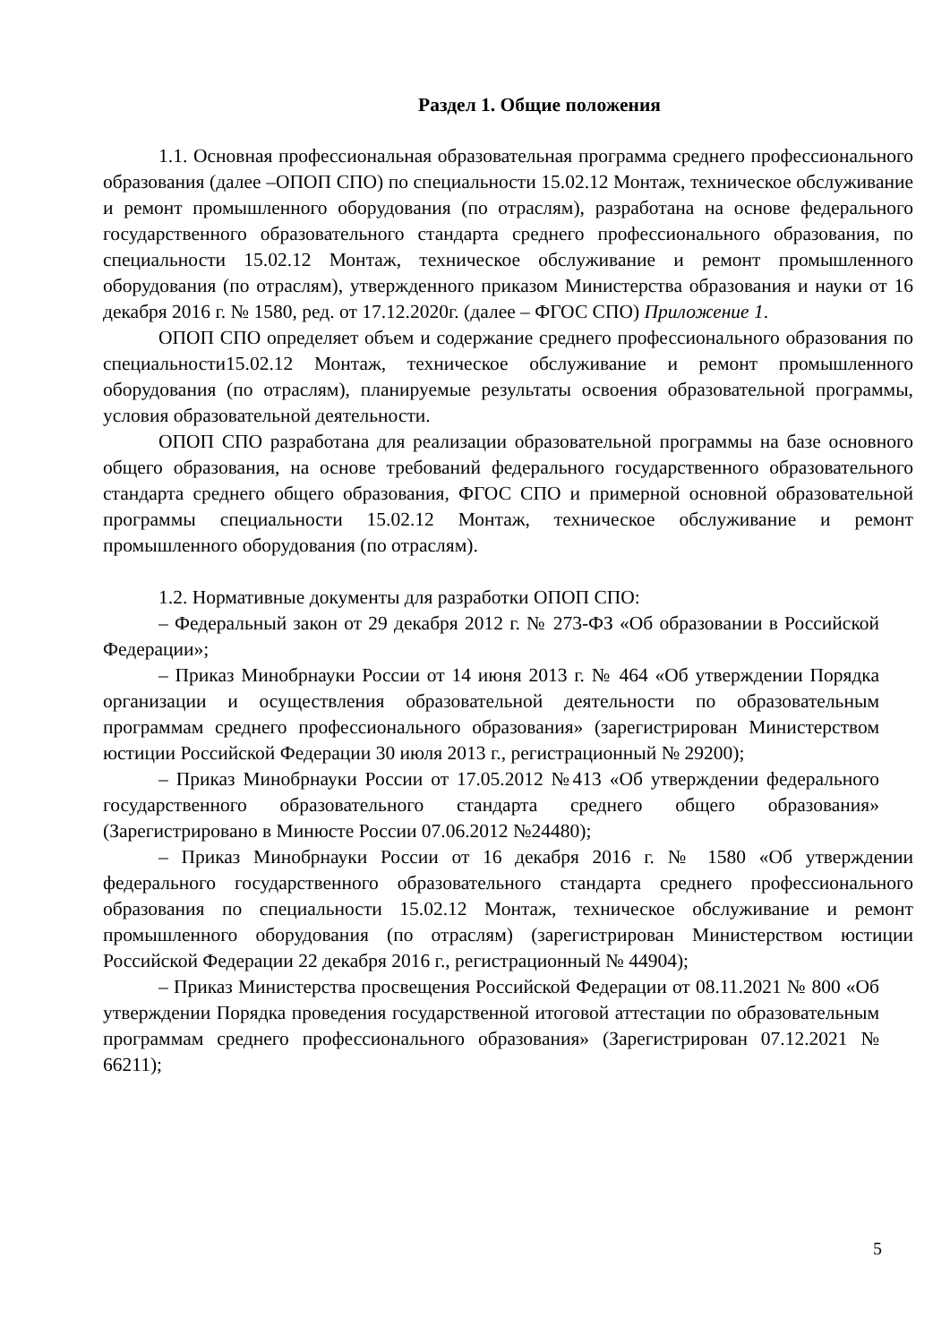Раздел 1. Общие положения
1.1. Основная профессиональная образовательная программа среднего профессионального образования (далее –ОПОП СПО) по специальности 15.02.12 Монтаж, техническое обслуживание и ремонт промышленного оборудования (по отраслям), разработана на основе федерального государственного образовательного стандарта среднего профессионального образования, по специальности 15.02.12 Монтаж, техническое обслуживание и ремонт промышленного оборудования (по отраслям), утвержденного приказом Министерства образования и науки от 16 декабря 2016 г. № 1580, ред. от 17.12.2020г. (далее – ФГОС СПО) Приложение 1.
ОПОП СПО определяет объем и содержание среднего профессионального образования по специальности15.02.12 Монтаж, техническое обслуживание и ремонт промышленного оборудования (по отраслям), планируемые результаты освоения образовательной программы, условия образовательной деятельности.
ОПОП СПО разработана для реализации образовательной программы на базе основного общего образования, на основе требований федерального государственного образовательного стандарта среднего общего образования, ФГОС СПО и примерной основной образовательной программы специальности 15.02.12 Монтаж, техническое обслуживание и ремонт промышленного оборудования (по отраслям).
1.2. Нормативные документы для разработки ОПОП СПО:
– Федеральный закон от 29 декабря 2012 г. № 273-ФЗ «Об образовании в Российской Федерации»;
– Приказ Минобрнауки России от 14 июня 2013 г. № 464 «Об утверждении Порядка организации и осуществления образовательной деятельности по образовательным программам среднего профессионального образования» (зарегистрирован Министерством юстиции Российской Федерации 30 июля 2013 г., регистрационный № 29200);
– Приказ Минобрнауки России от 17.05.2012 №413 «Об утверждении федерального государственного образовательного стандарта среднего общего образования» (Зарегистрировано в Минюсте России 07.06.2012 №24480);
– Приказ Минобрнауки России от 16 декабря 2016 г. № 1580 «Об утверждении федерального государственного образовательного стандарта среднего профессионального образования по специальности 15.02.12 Монтаж, техническое обслуживание и ремонт промышленного оборудования (по отраслям) (зарегистрирован Министерством юстиции Российской Федерации 22 декабря 2016 г., регистрационный № 44904);
– Приказ Министерства просвещения Российской Федерации от 08.11.2021 № 800 «Об утверждении Порядка проведения государственной итоговой аттестации по образовательным программам среднего профессионального образования» (Зарегистрирован 07.12.2021 № 66211);
5